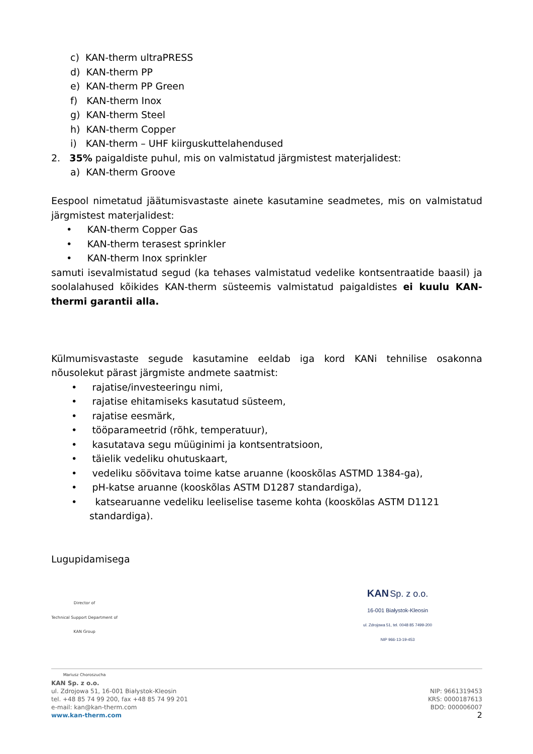c) KAN-therm ultraPRESS
d) KAN-therm PP
e) KAN-therm PP Green
f) KAN-therm Inox
g) KAN-therm Steel
h) KAN-therm Copper
i) KAN-therm – UHF kiirguskuttelahendused
2. 35% paigaldiste puhul, mis on valmistatud järgmistest materjalidest:
a) KAN-therm Groove
Eespool nimetatud jäätumisvastaste ainete kasutamine seadmetes, mis on valmistatud järgmistest materjalidest:
• KAN-therm Copper Gas
• KAN-therm terasest sprinkler
• KAN-therm Inox sprinkler
samuti isevalmistatud segud (ka tehases valmistatud vedelike kontsentraatide baasil) ja soolalahused kõikides KAN-therm süsteemis valmistatud paigaldistes ei kuulu KAN-thermi garantii alla.
Külmumisvastaste segude kasutamine eeldab iga kord KANi tehnilise osakonna nõusolekut pärast järgmiste andmete saatmist:
• rajatise/investeeringu nimi,
• rajatise ehitamiseks kasutatud süsteem,
• rajatise eesmärk,
• tööparameetrid (rõhk, temperatuur),
• kasutatava segu müüginimi ja kontsentratsioon,
• täielik vedeliku ohutuskaart,
• vedeliku söövitava toime katse aruanne (kooskõlas ASTMD 1384-ga),
• pH-katse aruanne (kooskõlas ASTM D1287 standardiga),
• katsearuanne vedeliku leeliselise taseme kohta (kooskõlas ASTM D1121
standardiga).
Lugupidamisega
Director of
Technical Support Department of
KAN Group
Mariusz Choroszucha
KAN Sp. z o.o.
16-001 Białystok-Kleosin
ul. Zdrojowa 51, tel. 0048 85 7499-200
NIP 966-13-19-453
KAN Sp. z o.o.
ul. Zdrojowa 51, 16-001 Białystok-Kleosin
tel. +48 85 74 99 200, fax +48 85 74 99 201
e-mail: kan@kan-therm.com
www.kan-therm.com
NIP: 9661319453
KRS: 0000187613
BDO: 000006007
2